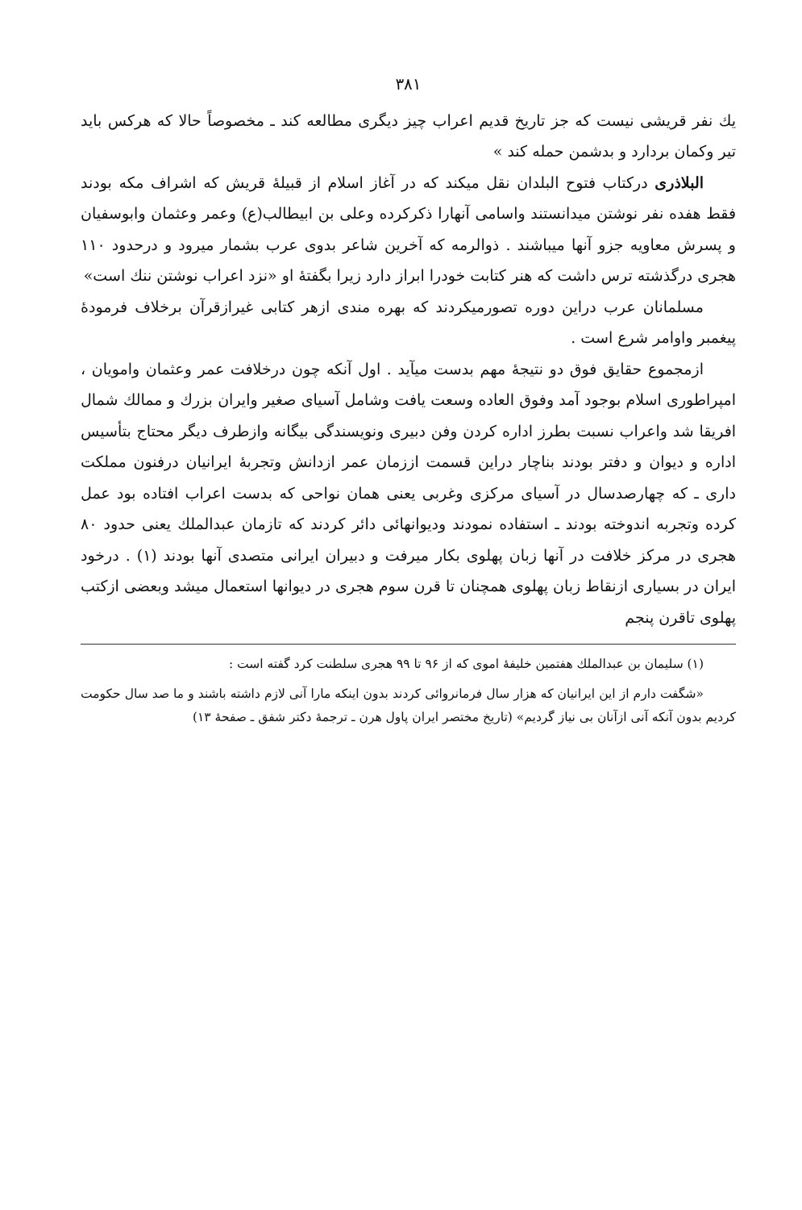۳۸۱
یك نفر قریشی نیست که جز تاریخ قدیم اعراب چیز دیگری مطالعه کند ـ مخصوصاً حالا که هرکس باید تیر وکمان بردارد و بدشمن حمله کند »
البلاذری درکتاب فتوح البلدان نقل میکند که در آغاز اسلام از قبیلهٔ قریش که اشراف مکه بودند فقط هفده نفر نوشتن میدانستند واسامی آنهارا ذکرکرده وعلی بن ابیطالب(ع) وعمر وعثمان وابوسفیان و پسرش معاویه جزو آنها میباشند . ذوالرمه که آخرین شاعر بدوی عرب بشمار میرود و درحدود ۱۱۰ هجری درگذشته ترس داشت که هنر کتابت خودرا ابراز دارد زیرا بگفتهٔ او «نزد اعراب نوشتن ننك است»
مسلمانان عرب دراین دوره تصورمیکردند که بهره مندی ازهر کتابی غیرازقرآن برخلاف فرمودهٔ پیغمبر واوامر شرع است .
ازمجموع حقایق فوق دو نتیجهٔ مهم بدست میآید . اول آنکه چون درخلافت عمر وعثمان وامویان ، امپراطوری اسلام بوجود آمد وفوق العاده وسعت یافت وشامل آسیای صغیر وایران بزرك و ممالك شمال افریقا شد واعراب نسبت بطرز اداره کردن وفن دبیری ونویسندگی بیگانه وازطرف دیگر محتاج بتأسیس اداره و دیوان و دفتر بودند بناچار دراین قسمت اززمان عمر ازدانش وتجربهٔ ایرانیان درفنون مملکت داری ـ که چهارصدسال در آسیای مرکزی وغربی یعنی همان نواحی که بدست اعراب افتاده بود عمل کرده وتجربه اندوخته بودند ـ استفاده نمودند ودیوانهائی دائر کردند که تازمان عبدالملك یعنی حدود ۸۰ هجری در مرکز خلافت در آنها زبان پهلوی بکار میرفت و دبیران ایرانی متصدی آنها بودند (۱) . درخود ایران در بسیاری ازنقاط زبان پهلوی همچنان تا قرن سوم هجری در دیوانها استعمال میشد وبعضی ازکتب پهلوی تاقرن پنجم
(۱) سلیمان بن عبدالملك هفتمین خلیفهٔ اموی که از ۹۶ تا ۹۹ هجری سلطنت کرد گفته است :
«شگفت دارم از این ایرانیان که هزار سال فرمانروائی کردند بدون اینکه مارا آنی لازم داشته باشند و ما صد سال حکومت کردیم بدون آنکه آنی ازآنان بی نیاز گردیم» (تاریخ مختصر ایران پاول هرن ـ ترجمهٔ دکتر شفق ـ صفحهٔ ۱۳)